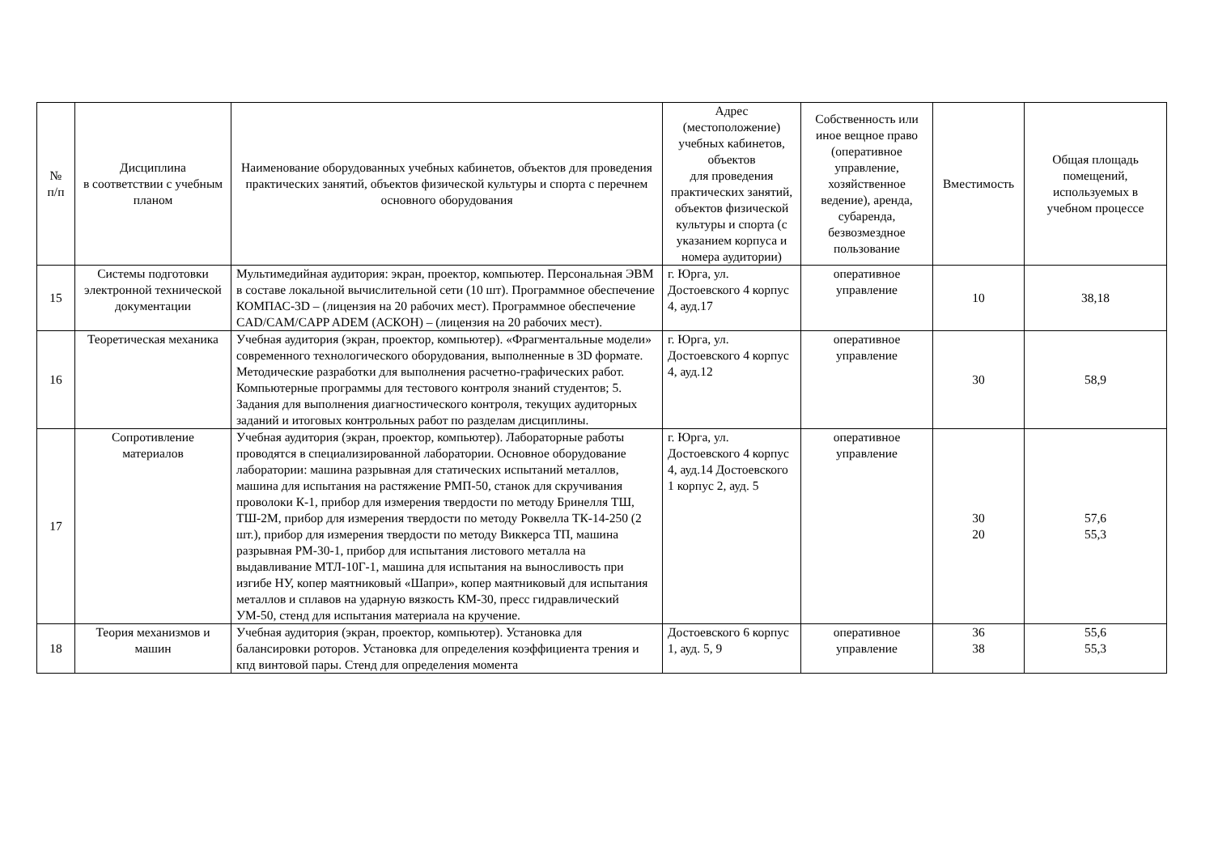| № п/п | Дисциплина в соответствии с учебным планом | Наименование оборудованных учебных кабинетов, объектов для проведения практических занятий, объектов физической культуры и спорта с перечнем основного оборудования | Адрес (местоположение) учебных кабинетов, объектов для проведения практических занятий, объектов физической культуры и спорта (с указанием корпуса и номера аудитории) | Собственность или иное вещное право (оперативное управление, хозяйственное ведение), аренда, субаренда, безвозмездное пользование | Вместимость | Общая площадь помещений, используемых в учебном процессе |
| --- | --- | --- | --- | --- | --- | --- |
| 15 | Системы подготовки электронной технической документации | Мультимедийная аудитория: экран, проектор, компьютер. Персональная ЭВМ в составе локальной вычислительной сети (10 шт). Программное обеспечение КОМПАС-3D – (лицензия на 20 рабочих мест). Программное обеспечение CAD/CAM/CAPP ADEM (АСКОН) – (лицензия на 20 рабочих мест). | г. Юрга, ул. Достоевского 4 корпус 4, ауд.17 | оперативное управление | 10 | 38,18 |
| 16 | Теоретическая механика | Учебная аудитория (экран, проектор, компьютер). «Фрагментальные модели» современного технологического оборудования, выполненные в 3D формате. Методические разработки для выполнения расчетно-графических работ. Компьютерные программы для тестового контроля знаний студентов; 5. Задания для выполнения диагностического контроля, текущих аудиторных заданий и итоговых контрольных работ по разделам дисциплины. | г. Юрга, ул. Достоевского 4 корпус 4, ауд.12 | оперативное управление | 30 | 58,9 |
| 17 | Сопротивление материалов | Учебная аудитория (экран, проектор, компьютер). Лабораторные работы проводятся в специализированной лаборатории. Основное оборудование лаборатории: машина разрывная для статических испытаний металлов, машина для испытания на растяжение РМП-50, станок для скручивания проволоки К-1, прибор для измерения твердости по методу Бринелля ТШ, ТШ-2М, прибор для измерения твердости по методу Роквелла ТК-14-250 (2 шт.), прибор для измерения твердости по методу Виккерса ТП, машина разрывная РМ-30-1, прибор для испытания листового металла на выдавливание МТЛ-10Г-1, машина для испытания на выносливость при изгибе НУ, копер маятниковый «Шапри», копер маятниковый для испытания металлов и сплавов на ударную вязкость КМ-30, пресс гидравлический УМ-50, стенд для испытания материала на кручение. | г. Юрга, ул. Достоевского 4 корпус 4, ауд.14 Достоевского 1 корпус 2, ауд. 5 | оперативное управление | 30 20 | 57,6 55,3 |
| 18 | Теория механизмов и машин | Учебная аудитория (экран, проектор, компьютер). Установка для балансировки роторов. Установка для определения коэффициента трения и кпд винтовой пары. Стенд для определения момента | Достоевского 6 корпус 1, ауд. 5, 9 | оперативное управление | 36 38 | 55,6 55,3 |